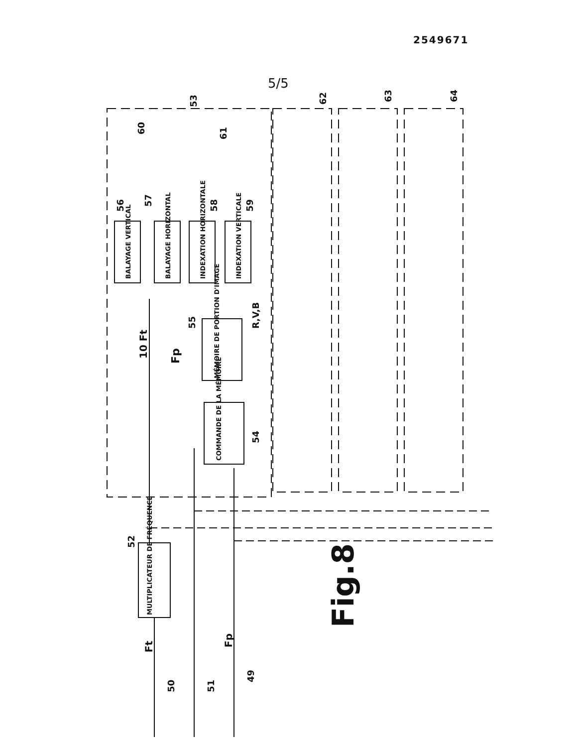2549671
5/5
BALAYAGE VERTICAL
BALAYAGE HORIZONTAL
INDEXATION HORIZONTALE
INDEXATION VERTICALE
MÉMOIRE DE PORTION D'IMAGE
COMMANDE DE LA MÉMOIRE
MULTIPLICATEUR DE FRÉQUENCE
10 Ft
Fp
R,V,B
Fig.8
Ft
Fp
50
51
49
52
53
54
55
56
57
58
59
60
61
62
63
64